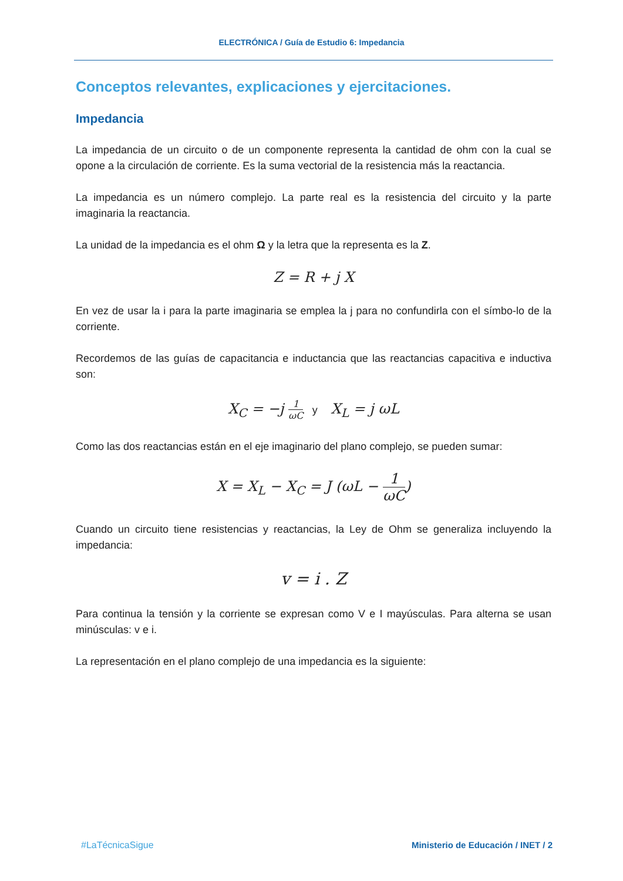ELECTRÓNICA / Guía de Estudio 6: Impedancia
Conceptos relevantes, explicaciones y ejercitaciones.
Impedancia
La impedancia de un circuito o de un componente representa la cantidad de ohm con la cual se opone a la circulación de corriente. Es la suma vectorial de la resistencia más la reactancia.
La impedancia es un número complejo. La parte real es la resistencia del circuito y la parte imaginaria la reactancia.
La unidad de la impedancia es el ohm Ω y la letra que la representa es la Z.
Z = R + j X
En vez de usar la i para la parte imaginaria se emplea la j para no confundirla con el símbo-lo de la corriente.
Recordemos de las guías de capacitancia e inductancia que las reactancias capacitiva e inductiva son:
X<sub>C</sub> = −j 1 ωC y X<sub>L</sub> = j ωL
Como las dos reactancias están en el eje imaginario del plano complejo, se pueden sumar:
X = X<sub>L</sub> − X<sub>C</sub> = J (ωL − 1 ωC)
Cuando un circuito tiene resistencias y reactancias, la Ley de Ohm se generaliza incluyendo la impedancia:
v = i . Z
Para continua la tensión y la corriente se expresan como V e I mayúsculas. Para alterna se usan minúsculas: v e i.
La representación en el plano complejo de una impedancia es la siguiente:
#LaTécnicaSigue
Ministerio de Educación / INET / 2